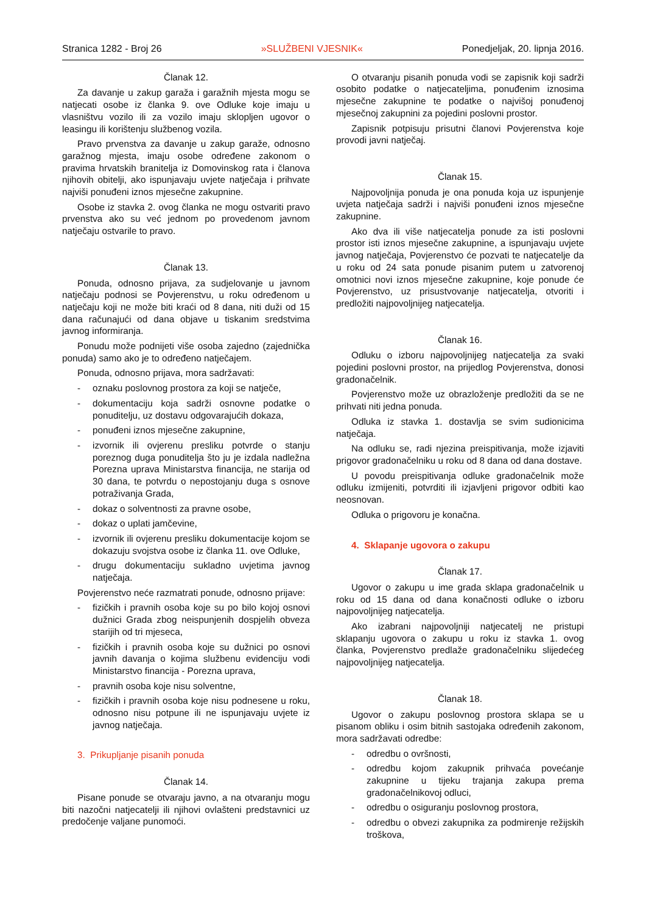Stranica 1282 - Broj 26 »SLUŽBENI VJESNIK« Ponedjeljak, 20. lipnja 2016.
Članak 12.
Za davanje u zakup garaža i garažnih mjesta mogu se natjecati osobe iz članka 9. ove Odluke koje imaju u vlasništvu vozilo ili za vozilo imaju sklopljen ugovor o leasingu ili korištenju službenog vozila.
Pravo prvenstva za davanje u zakup garaže, odnosno garažnog mjesta, imaju osobe određene zakonom o pravima hrvatskih branitelja iz Domovinskog rata i članova njihovih obitelji, ako ispunjavaju uvjete natječaja i prihvate najviši ponuđeni iznos mjesečne zakupnine.
Osobe iz stavka 2. ovog članka ne mogu ostvariti pravo prvenstva ako su već jednom po provedenom javnom natječaju ostvarile to pravo.
Članak 13.
Ponuda, odnosno prijava, za sudjelovanje u javnom natječaju podnosi se Povjerenstvu, u roku određenom u natječaju koji ne može biti kraći od 8 dana, niti duži od 15 dana računajući od dana objave u tiskanim sredstvima javnog informiranja.
Ponudu može podnijeti više osoba zajedno (zajednička ponuda) samo ako je to određeno natječajem.
Ponuda, odnosno prijava, mora sadržavati:
- oznaku poslovnog prostora za koji se natječe,
- dokumentaciju koja sadrži osnovne podatke o ponuditelju, uz dostavu odgovarajućih dokaza,
- ponuđeni iznos mjesečne zakupnine,
- izvornik ili ovjerenu presliku potvrde o stanju poreznog duga ponuditelja što ju je izdala nadležna Porezna uprava Ministarstva financija, ne starija od 30 dana, te potvrdu o nepostojanju duga s osnove potraživanja Grada,
- dokaz o solventnosti za pravne osobe,
- dokaz o uplati jamčevine,
- izvornik ili ovjerenu presliku dokumentacije kojom se dokazuju svojstva osobe iz članka 11. ove Odluke,
- drugu dokumentaciju sukladno uvjetima javnog natječaja.
Povjerenstvo neće razmatrati ponude, odnosno prijave:
- fizičkih i pravnih osoba koje su po bilo kojoj osnovi dužnici Grada zbog neispunjenih dospjelih obveza starijih od tri mjeseca,
- fizičkih i pravnih osoba koje su dužnici po osnovi javnih davanja o kojima službenu evidenciju vodi Ministarstvo financija - Porezna uprava,
- pravnih osoba koje nisu solventne,
- fizičkih i pravnih osoba koje nisu podnesene u roku, odnosno nisu potpune ili ne ispunjavaju uvjete iz javnog natječaja.
3. Prikupljanje pisanih ponuda
Članak 14.
Pisane ponude se otvaraju javno, a na otvaranju mogu biti nazočni natjecatelji ili njihovi ovlašteni predstavnici uz predočenje valjane punomoći.
O otvaranju pisanih ponuda vodi se zapisnik koji sadrži osobito podatke o natjecateljima, ponuđenim iznosima mjesečne zakupnine te podatke o najvišoj ponuđenoj mjesečnoj zakupnini za pojedini poslovni prostor.
Zapisnik potpisuju prisutni članovi Povjerenstva koje provodi javni natječaj.
Članak 15.
Najpovoljnija ponuda je ona ponuda koja uz ispunjenje uvjeta natječaja sadrži i najviši ponuđeni iznos mjesečne zakupnine.
Ako dva ili više natjecatelja ponude za isti poslovni prostor isti iznos mjesečne zakupnine, a ispunjavaju uvjete javnog natječaja, Povjerenstvo će pozvati te natjecatelje da u roku od 24 sata ponude pisanim putem u zatvorenoj omotnici novi iznos mjesečne zakupnine, koje ponude će Povjerenstvo, uz prisustvovanje natjecatelja, otvoriti i predložiti najpovoljnijeg natjecatelja.
Članak 16.
Odluku o izboru najpovoljnijeg natjecatelja za svaki pojedini poslovni prostor, na prijedlog Povjerenstva, donosi gradonačelnik.
Povjerenstvo može uz obrazloženje predložiti da se ne prihvati niti jedna ponuda.
Odluka iz stavka 1. dostavlja se svim sudionicima natječaja.
Na odluku se, radi njezina preispitivanja, može izjaviti prigovor gradonačelniku u roku od 8 dana od dana dostave.
U povodu preispitivanja odluke gradonačelnik može odluku izmijeniti, potvrditi ili izjavljeni prigovor odbiti kao neosnovan.
Odluka o prigovoru je konačna.
4. Sklapanje ugovora o zakupu
Članak 17.
Ugovor o zakupu u ime grada sklapa gradonačelnik u roku od 15 dana od dana konačnosti odluke o izboru najpovoljnijeg natjecatelja.
Ako izabrani najpovoljniji natjecatelj ne pristupi sklapanju ugovora o zakupu u roku iz stavka 1. ovog članka, Povjerenstvo predlaže gradonačelniku slijedećeg najpovoljnijeg natjecatelja.
Članak 18.
Ugovor o zakupu poslovnog prostora sklapa se u pisanom obliku i osim bitnih sastojaka određenih zakonom, mora sadržavati odredbe:
- odredbu o ovršnosti,
- odredbu kojom zakupnik prihvaća povećanje zakupnine u tijeku trajanja zakupa prema gradonačelnikovoj odluci,
- odredbu o osiguranju poslovnog prostora,
- odredbu o obvezi zakupnika za podmirenje režijskih troškova,